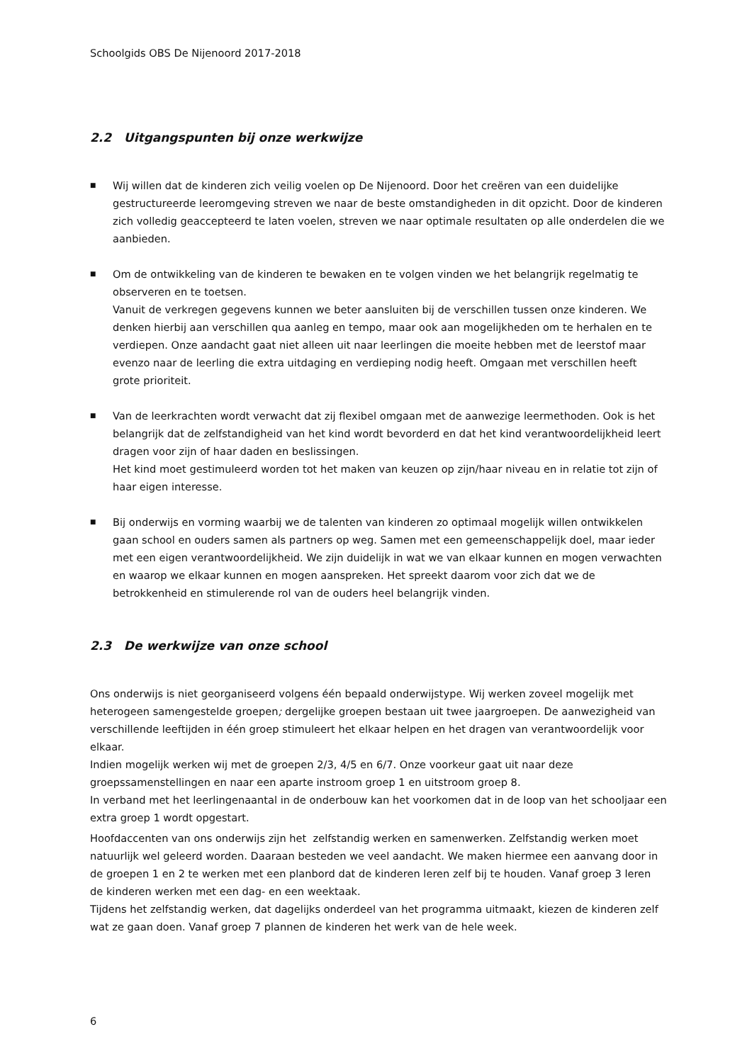Schoolgids OBS De Nijenoord 2017-2018
2.2 Uitgangspunten bij onze werkwijze
■
Wij willen dat de kinderen zich veilig voelen op De Nijenoord. Door het creëren van een duidelijke gestructureerde leeromgeving streven we naar de beste omstandigheden in dit opzicht. Door de kinderen zich volledig geaccepteerd te laten voelen, streven we naar optimale resultaten op alle onderdelen die we aanbieden.
■
Om de ontwikkeling van de kinderen te bewaken en te volgen vinden we het belangrijk regelmatig te observeren en te toetsen.
Vanuit de verkregen gegevens kunnen we beter aansluiten bij de verschillen tussen onze kinderen. We denken hierbij aan verschillen qua aanleg en tempo, maar ook aan mogelijkheden om te herhalen en te verdiepen. Onze aandacht gaat niet alleen uit naar leerlingen die moeite hebben met de leerstof maar evenzo naar de leerling die extra uitdaging en verdieping nodig heeft. Omgaan met verschillen heeft grote prioriteit.
■
Van de leerkrachten wordt verwacht dat zij flexibel omgaan met de aanwezige leermethoden. Ook is het belangrijk dat de zelfstandigheid van het kind wordt bevorderd en dat het kind verantwoordelijkheid leert dragen voor zijn of haar daden en beslissingen.
Het kind moet gestimuleerd worden tot het maken van keuzen op zijn/haar niveau en in relatie tot zijn of haar eigen interesse.
■
Bij onderwijs en vorming waarbij we de talenten van kinderen zo optimaal mogelijk willen ontwikkelen gaan school en ouders samen als partners op weg. Samen met een gemeenschappelijk doel, maar ieder met een eigen verantwoordelijkheid. We zijn duidelijk in wat we van elkaar kunnen en mogen verwachten en waarop we elkaar kunnen en mogen aanspreken. Het spreekt daarom voor zich dat we de betrokkenheid en stimulerende rol van de ouders heel belangrijk vinden.
2.3 De werkwijze van onze school
Ons onderwijs is niet georganiseerd volgens één bepaald onderwijstype. Wij werken zoveel mogelijk met heterogeen samengestelde groepen; dergelijke groepen bestaan uit twee jaargroepen. De aanwezigheid van verschillende leeftijden in één groep stimuleert het elkaar helpen en het dragen van verantwoordelijk voor elkaar.
Indien mogelijk werken wij met de groepen 2/3, 4/5 en 6/7. Onze voorkeur gaat uit naar deze groepssamenstellingen en naar een aparte instroom groep 1 en uitstroom groep 8.
In verband met het leerlingenaantal in de onderbouw kan het voorkomen dat in de loop van het schooljaar een extra groep 1 wordt opgestart.
Hoofdaccenten van ons onderwijs zijn het zelfstandig werken en samenwerken. Zelfstandig werken moet natuurlijk wel geleerd worden. Daaraan besteden we veel aandacht. We maken hiermee een aanvang door in de groepen 1 en 2 te werken met een planbord dat de kinderen leren zelf bij te houden. Vanaf groep 3 leren de kinderen werken met een dag- en een weektaak.
Tijdens het zelfstandig werken, dat dagelijks onderdeel van het programma uitmaakt, kiezen de kinderen zelf wat ze gaan doen. Vanaf groep 7 plannen de kinderen het werk van de hele week.
6